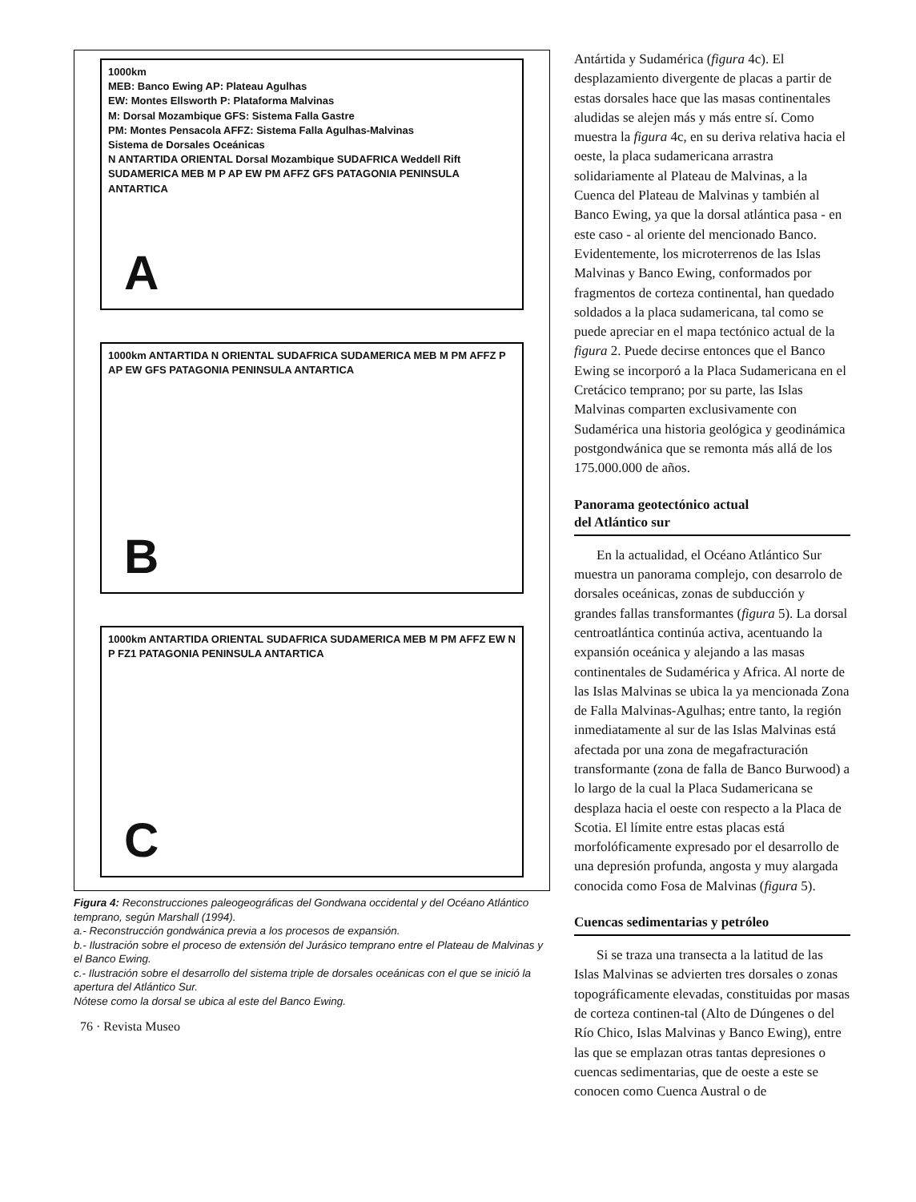1000km
MEB: Banco Ewing AP: Plateau Agulhas
EW: Montes Ellsworth P: Plataforma Malvinas
M: Dorsal Mozambique GFS: Sistema Falla Gastre
PM: Montes Pensacola AFFZ: Sistema Falla Agulhas-Malvinas
Sistema de Dorsales Oceánicas
N ANTARTIDA ORIENTAL Dorsal Mozambique SUDAFRICA Weddell Rift SUDAMERICA MEB M P AP EW PM AFFZ GFS PATAGONIA PENINSULA ANTARTICA
A
1000km ANTARTIDA N ORIENTAL SUDAFRICA SUDAMERICA MEB M PM AFFZ P AP EW GFS PATAGONIA PENINSULA ANTARTICA
B
1000km ANTARTIDA ORIENTAL SUDAFRICA SUDAMERICA MEB M PM AFFZ EW N P FZ1 PATAGONIA PENINSULA ANTARTICA
C
Figura 4: Reconstrucciones paleogeográficas del Gondwana occidental y del Océano Atlántico temprano, según Marshall (1994).
a.- Reconstrucción gondwánica previa a los procesos de expansión.
b.- Ilustración sobre el proceso de extensión del Jurásico temprano entre el Plateau de Malvinas y el Banco Ewing.
c.- Ilustración sobre el desarrollo del sistema triple de dorsales oceánicas con el que se inició la apertura del Atlántico Sur.
Nótese como la dorsal se ubica al este del Banco Ewing.
76 · Revista Museo
Antártida y Sudamérica (figura 4c). El desplazamiento divergente de placas a partir de estas dorsales hace que las masas continentales aludidas se alejen más y más entre sí. Como muestra la figura 4c, en su deriva relativa hacia el oeste, la placa sudamericana arrastra solidariamente al Plateau de Malvinas, a la Cuenca del Plateau de Malvinas y también al Banco Ewing, ya que la dorsal atlántica pasa - en este caso - al oriente del mencionado Banco. Evidentemente, los microterrenos de las Islas Malvinas y Banco Ewing, conformados por fragmentos de corteza continental, han quedado soldados a la placa sudamericana, tal como se puede apreciar en el mapa tectónico actual de la figura 2. Puede decirse entonces que el Banco Ewing se incorporó a la Placa Sudamericana en el Cretácico temprano; por su parte, las Islas Malvinas comparten exclusivamente con Sudamérica una historia geológica y geodinámica postgondwánica que se remonta más allá de los 175.000.000 de años.
Panorama geotectónico actual
del Atlántico sur
En la actualidad, el Océano Atlántico Sur muestra un panorama complejo, con desarrolo de dorsales oceánicas, zonas de subducción y grandes fallas transformantes (figura 5). La dorsal centroatlántica continúa activa, acentuando la expansión oceánica y alejando a las masas continentales de Sudamérica y Africa. Al norte de las Islas Malvinas se ubica la ya mencionada Zona de Falla Malvinas-Agulhas; entre tanto, la región inmediatamente al sur de las Islas Malvinas está afectada por una zona de megafracturación transformante (zona de falla de Banco Burwood) a lo largo de la cual la Placa Sudamericana se desplaza hacia el oeste con respecto a la Placa de Scotia. El límite entre estas placas está morfolóficamente expresado por el desarrollo de una depresión profunda, angosta y muy alargada conocida como Fosa de Malvinas (figura 5).
Cuencas sedimentarias y petróleo
Si se traza una transecta a la latitud de las Islas Malvinas se advierten tres dorsales o zonas topográficamente elevadas, constituidas por masas de corteza continen-tal (Alto de Dúngenes o del Río Chico, Islas Malvinas y Banco Ewing), entre las que se emplazan otras tantas depresiones o cuencas sedimentarias, que de oeste a este se conocen como Cuenca Austral o de